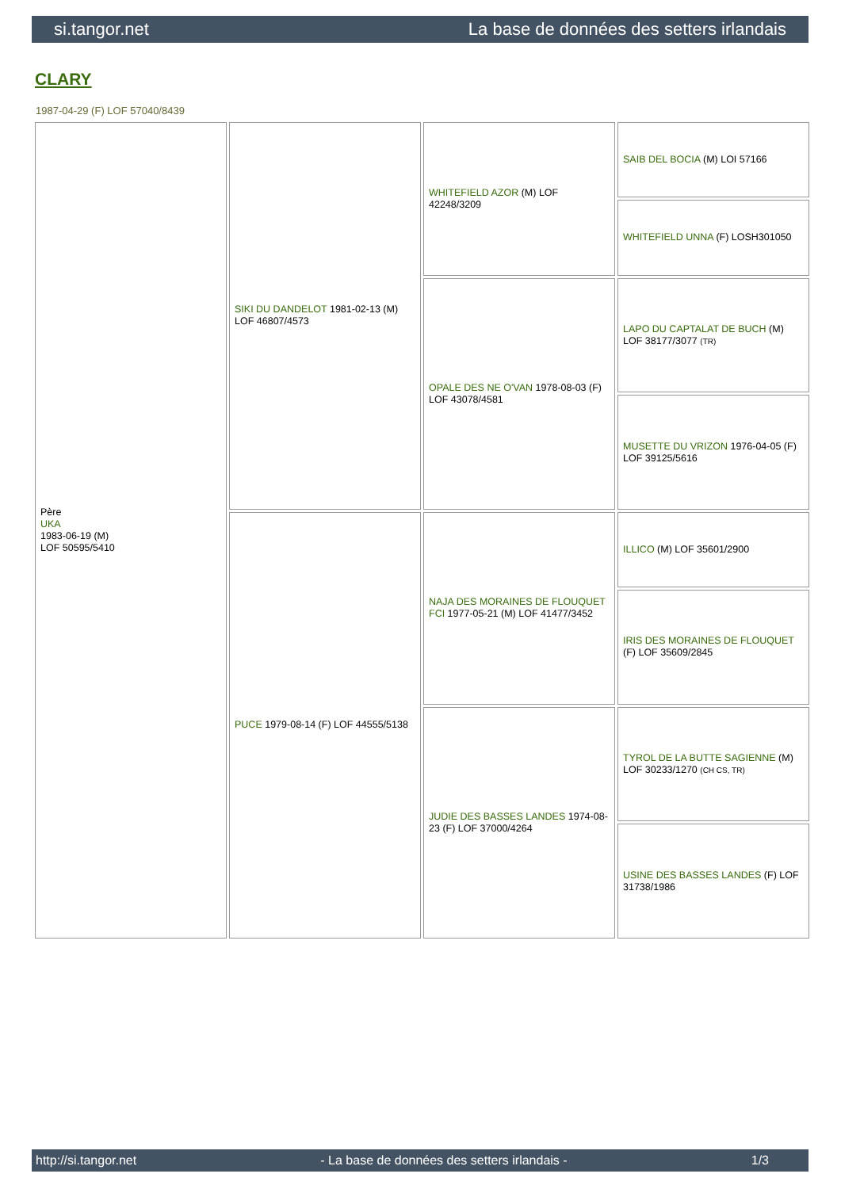si.tangor.net La base de données des setters irlandais
CLARY
1987-04-29 (F) LOF 57040/8439
| Père UKA 1983-06-19 (M) LOF 50595/5410 | SIKI DU DANDELOT 1981-02-13 (M) LOF 46807/4573 | WHITEFIELD AZOR (M) LOF 42248/3209 | SAIB DEL BOCIA (M) LOI 57166 |
| | | | WHITEFIELD UNNA (F) LOSH301050 |
| | | OPALE DES NE O'VAN 1978-08-03 (F) LOF 43078/4581 | LAPO DU CAPTALAT DE BUCH (M) LOF 38177/3077 (TR) |
| | | | MUSETTE DU VRIZON 1976-04-05 (F) LOF 39125/5616 |
| | PUCE 1979-08-14 (F) LOF 44555/5138 | NAJA DES MORAINES DE FLOUQUET FCI 1977-05-21 (M) LOF 41477/3452 | ILLICO (M) LOF 35601/2900 |
| | | | IRIS DES MORAINES DE FLOUQUET (F) LOF 35609/2845 |
| | | JUDIE DES BASSES LANDES 1974-08-23 (F) LOF 37000/4264 | TYROL DE LA BUTTE SAGIENNE (M) LOF 30233/1270 (CH CS, TR) |
| | | | USINE DES BASSES LANDES (F) LOF 31738/1986 |
http://si.tangor.net - La base de données des setters irlandais - 1/3